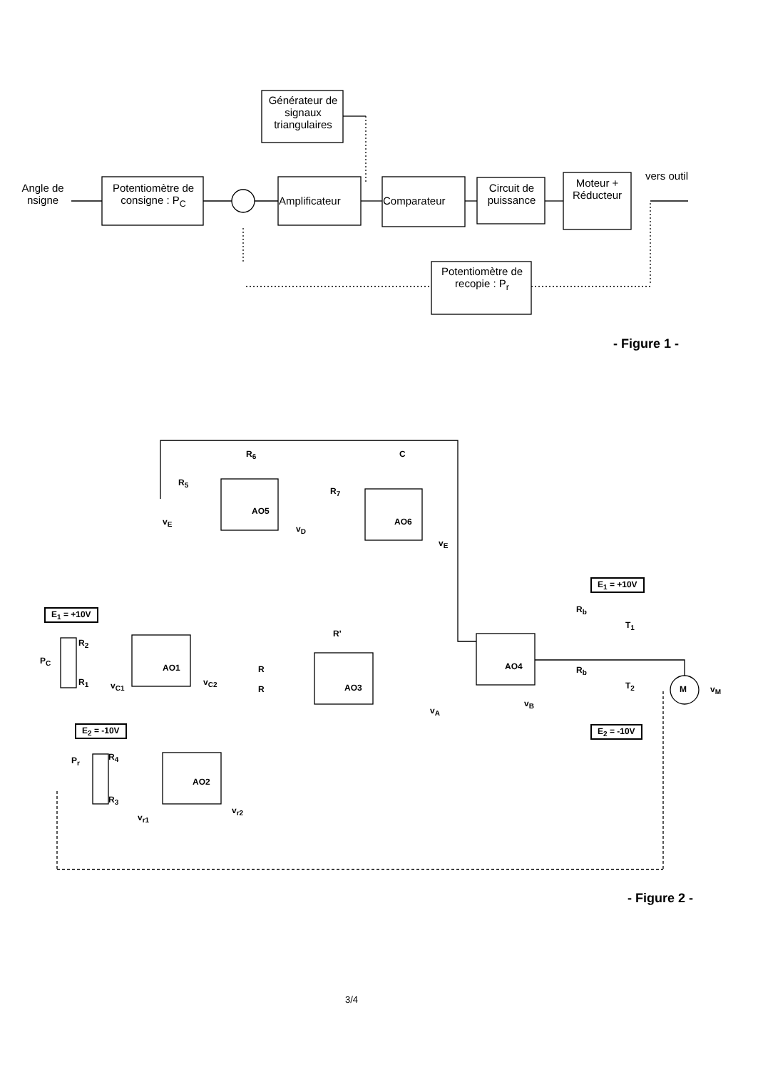Générateur de signaux triangulaires
Angle de nsigne
Potentiomètre de consigne : P<sub>C</sub>
Amplificateur Comparateur
Circuit de puissance
Moteur + Réducteur
vers outil
Potentiomètre de recopie : P<sub>r</sub>
- Figure 1 -
R<sub>6</sub> C
R<sub>5</sub>
R<sub>7</sub>
AO5
AO6 v<sub>E</sub>
v<sub>D</sub>
v<sub>E</sub>
E<sub>1</sub> = +10V
E<sub>1</sub> = +10V
P<sub>C</sub>
R<sub>2</sub>
R<sub>1</sub>
AO1
v<sub>C1</sub> v<sub>C2</sub>
R
R
R'
AO3
v<sub>A</sub>
AO4
v<sub>B</sub>
R<sub>b</sub>
R<sub>b</sub>
T<sub>1</sub>
T<sub>2</sub> M v<sub>M</sub>
E<sub>2</sub> = -10V E<sub>2</sub> = -10V
P<sub>r</sub> R<sub>4</sub>
R<sub>3</sub>
AO2
v<sub>r1</sub>
v<sub>r2</sub>
- Figure 2 -
3/4